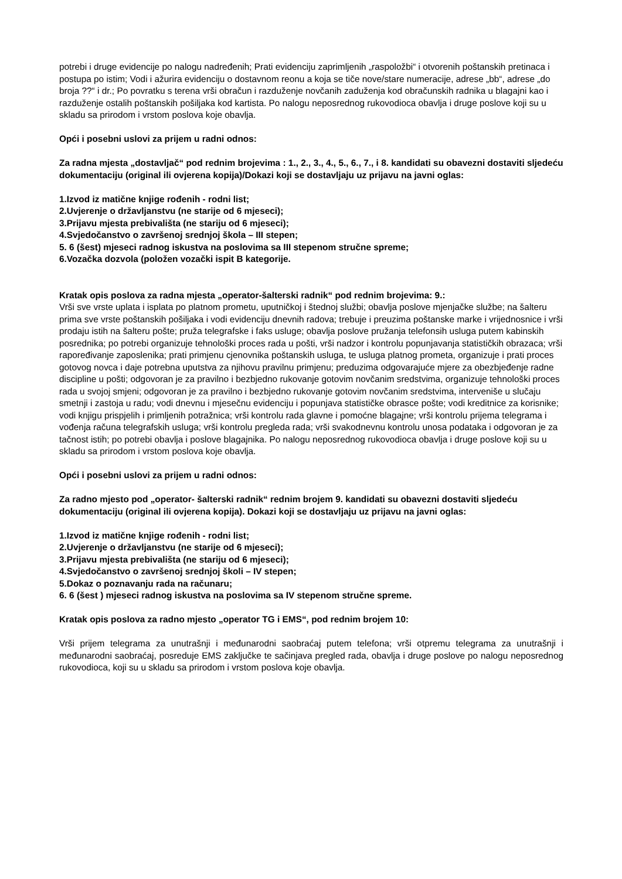potrebi i druge evidencije po nalogu nadređenih; Prati evidenciju zaprimljenih „raspoložbi“ i otvorenih poštanskih pretinaca i postupa po istim; Vodi i ažurira evidenciju o dostavnom reonu a koja se tiče nove/stare numeracije, adrese „bb“, adrese „do broja ??“ i dr.; Po povratku s terena vrši obračun i razduženje novčanih zaduženja kod obračunskih radnika u blagajni kao i razduženje ostalih poštanskih pošiljaka kod kartista. Po nalogu neposrednog rukovodioca obavlja i druge poslove koji su u skladu sa prirodom i vrstom poslova koje obavlja.
Opći i posebni uslovi za prijem u radni odnos:
Za radna mjesta „dostavljač“ pod rednim brojevima : 1., 2., 3., 4., 5., 6., 7., i 8. kandidati su obavezni dostaviti sljedeću dokumentaciju (original ili ovjerena kopija)/Dokazi koji se dostavljaju uz prijavu na javni oglas:
1.Izvod iz matične knjige rođenih - rodni list;
2.Uvjerenje o državljanstvu (ne starije od 6 mjeseci);
3.Prijavu mjesta prebivališta (ne stariju od 6 mjeseci);
4.Svjedočanstvo o završenoj srednjoj škola – III stepen;
5. 6 (šest) mjeseci radnog iskustva na poslovima sa III stepenom stručne spreme;
6.Vozačka dozvola (položen vozački ispit B kategorije.
Kratak opis poslova za radna mjesta „operator-šalterski radnik“ pod rednim brojevima: 9.:
Vrši sve vrste uplata i isplata po platnom prometu, uputničkoj i štednoj službi; obavlja poslove mjenjačke službe; na šalteru prima sve vrste poštanskih pošiljaka i vodi evidenciju dnevnih radova; trebuje i preuzima poštanske marke i vrijednosnice i vrši prodaju istih na šalteru pošte; pruža telegrafske i faks usluge; obavlja poslove pružanja telefonsih usluga putem kabinskih posrednika; po potrebi organizuje tehnološki proces rada u pošti, vrši nadzor i kontrolu popunjavanja statističkih obrazaca; vrši rapoređivanje zaposlenika; prati primjenu cjenovnika poštanskih usluga, te usluga platnog prometa, organizuje i prati proces gotovog novca i daje potrebna uputstva za njihovu pravilnu primjenu; preduzima odgovarajuće mjere za obezbjeđenje radne discipline u pošti; odgovoran je za pravilno i bezbjedno rukovanje gotovim novčanim sredstvima, organizuje tehnološki proces rada u svojoj smjeni; odgovoran je za pravilno i bezbjedno rukovanje gotovim novčanim sredstvima, interveniše u slučaju smetnji i zastoja u radu; vodi dnevnu i mjesečnu evidenciju i popunjava statističke obrasce pošte; vodi kreditnice za korisnike; vodi knjigu prispjelih i primljenih potražnica; vrši kontrolu rada glavne i pomoćne blagajne; vrši kontrolu prijema telegrama i vođenja računa telegrafskih usluga; vrši kontrolu pregleda rada; vrši svakodnevnu kontrolu unosa podataka i odgovoran je za tačnost istih; po potrebi obavlja i poslove blagajnika. Po nalogu neposrednog rukovodioca obavlja i druge poslove koji su u skladu sa prirodom i vrstom poslova koje obavlja.
Opći i posebni uslovi za prijem u radni odnos:
Za radno mjesto pod „operator- šalterski radnik“ rednim brojem 9. kandidati su obavezni dostaviti sljedeću dokumentaciju (original ili ovjerena kopija). Dokazi koji se dostavljaju uz prijavu na javni oglas:
1.Izvod iz matične knjige rođenih - rodni list;
2.Uvjerenje o državljanstvu (ne starije od 6 mjeseci);
3.Prijavu mjesta prebivališta (ne stariju od 6 mjeseci);
4.Svjedočanstvo o završenoj srednjoj školi – IV stepen;
5.Dokaz o poznavanju rada na računaru;
6. 6 (šest ) mjeseci radnog iskustva na poslovima sa IV stepenom stručne spreme.
Kratak opis poslova za radno mjesto „operator TG i EMS“, pod rednim brojem 10:
Vrši prijem telegrama za unutrašnji i međunarodni saobraćaj putem telefona; vrši otpremu telegrama za unutrašnji i međunarodni saobraćaj, posreduje EMS zaključke te sačinjava pregled rada, obavlja i druge poslove po nalogu neposrednog rukovodioca, koji su u skladu sa prirodom i vrstom poslova koje obavlja.